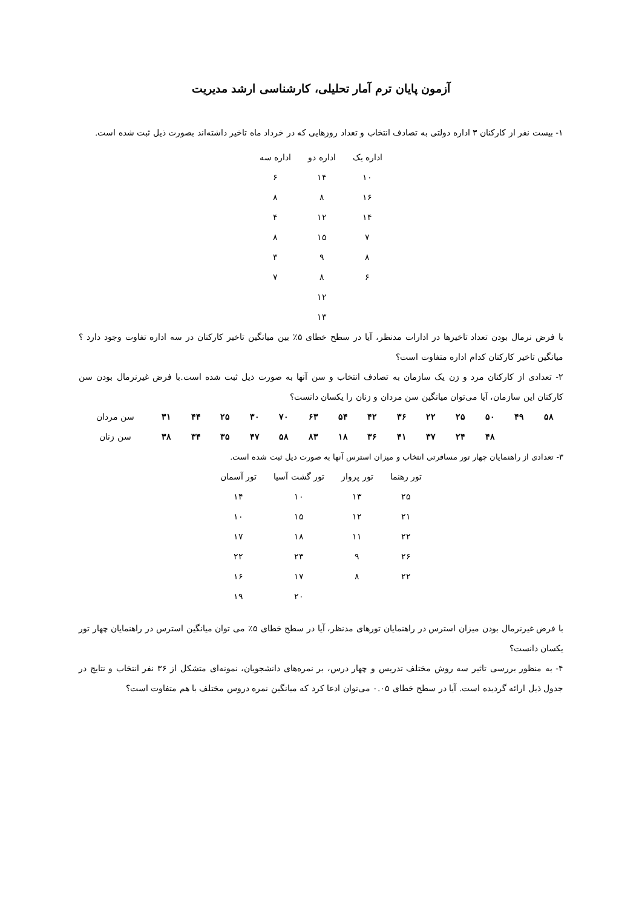آزمون پایان ترم آمار تحلیلی، کارشناسی ارشد مدیریت
۱- بیست نفر از کارکنان ۳ اداره دولتی به تصادف انتخاب و تعداد روزهایی که در خرداد ماه تاخیر داشته‌اند بصورت ذیل ثبت شده است.
| اداره یک | اداره دو | اداره سه |
| --- | --- | --- |
| ۱۰ | ۱۴ | ۶ |
| ۱۶ | ۸ | ۸ |
| ۱۴ | ۱۲ | ۴ |
| ۷ | ۱۵ | ۸ |
| ۸ | ۹ | ۳ |
| ۶ | ۸ | ۷ |
| | ۱۲ | |
| | ۱۳ | |
با فرض نرمال بودن تعداد تاخیرها در ادارات مدنظر، آیا در سطح خطای ۵٪ بین میانگین تاخیر کارکنان در سه اداره تفاوت وجود دارد ؟ میانگین تاخیر کارکنان کدام اداره متفاوت است؟
۲- تعدادی از کارکنان مرد و زن یک سازمان به تصادف انتخاب و سن آنها به صورت ذیل ثبت شده است.با فرض غیرنرمال بودن سن کارکنان این سازمان، آیا می‌توان میانگین سن مردان و زنان را یکسان دانست؟
| ۵۸ | ۴۹ | ۵۰ | ۲۵ | ۲۲ | ۳۶ | ۴۲ | ۵۴ | ۶۳ | ۷۰ | ۳۰ | ۲۵ | ۴۴ | ۳۱ | سن مردان |
| | | ۴۸ | ۲۴ | ۳۷ | ۴۱ | ۳۶ | ۱۸ | ۸۳ | ۵۸ | ۴۷ | ۳۵ | ۳۴ | ۳۸ | سن زنان |
۳- تعدادی از راهنمایان چهار تور مسافرتی انتخاب و میزان استرس آنها به صورت ذیل ثبت شده است.
| تور رهنما | تور پرواز | تور گشت آسیا | تور آسمان |
| --- | --- | --- | --- |
| ۲۵ | ۱۳ | ۱۰ | ۱۴ |
| ۲۱ | ۱۲ | ۱۵ | ۱۰ |
| ۲۲ | ۱۱ | ۱۸ | ۱۷ |
| ۲۶ | ۹ | ۲۳ | ۲۲ |
| ۲۲ | ۸ | ۱۷ | ۱۶ |
| | | ۲۰ | ۱۹ |
با فرض غیرنرمال بودن میزان استرس در راهنمایان تورهای مدنظر، آیا در سطح خطای ۵٪ می توان میانگین استرس در راهنمایان چهار تور یکسان دانست؟
۴- به منظور بررسی تاثیر سه روش مختلف تدریس و چهار درس، بر نمره‌های دانشجویان، نمونه‌ای متشکل از ۳۶ نفر انتخاب و نتایج در جدول ذیل ارائه گردیده است. آیا در سطح خطای ۰.۰۵ می‌توان ادعا کرد که میانگین نمره دروس مختلف با هم متفاوت است؟